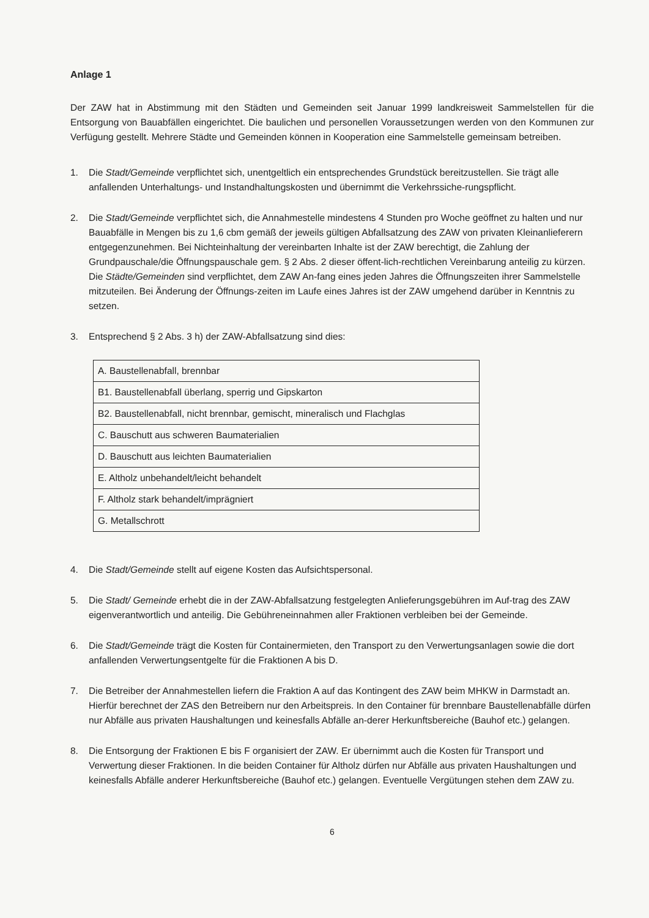Anlage 1
Der ZAW hat in Abstimmung mit den Städten und Gemeinden seit Januar 1999 landkreisweit Sammelstellen für die Entsorgung von Bauabfällen eingerichtet. Die baulichen und personellen Voraussetzungen werden von den Kommunen zur Verfügung gestellt. Mehrere Städte und Gemeinden können in Kooperation eine Sammelstelle gemeinsam betreiben.
1. Die Stadt/Gemeinde verpflichtet sich, unentgeltlich ein entsprechendes Grundstück bereitzustellen. Sie trägt alle anfallenden Unterhaltungs- und Instandhaltungskosten und übernimmt die Verkehrssiche-rungspflicht.
2. Die Stadt/Gemeinde verpflichtet sich, die Annahmestelle mindestens 4 Stunden pro Woche geöffnet zu halten und nur Bauabfälle in Mengen bis zu 1,6 cbm gemäß der jeweils gültigen Abfallsatzung des ZAW von privaten Kleinanlieferern entgegenzunehmen. Bei Nichteinhaltung der vereinbarten Inhalte ist der ZAW berechtigt, die Zahlung der Grundpauschale/die Öffnungspauschale gem. § 2 Abs. 2 dieser öffent-lich-rechtlichen Vereinbarung anteilig zu kürzen. Die Städte/Gemeinden sind verpflichtet, dem ZAW An-fang eines jeden Jahres die Öffnungszeiten ihrer Sammelstelle mitzuteilen. Bei Änderung der Öffnungs-zeiten im Laufe eines Jahres ist der ZAW umgehend darüber in Kenntnis zu setzen.
3. Entsprechend § 2 Abs. 3 h) der ZAW-Abfallsatzung sind dies:
| A. Baustellenabfall, brennbar |
| B1. Baustellenabfall überlang, sperrig und Gipskarton |
| B2. Baustellenabfall, nicht brennbar, gemischt, mineralisch und Flachglas |
| C. Bauschutt aus schweren Baumaterialien |
| D. Bauschutt aus leichten Baumaterialien |
| E. Altholz unbehandelt/leicht behandelt |
| F. Altholz stark behandelt/imprägniert |
| G. Metallschrott |
4. Die Stadt/Gemeinde stellt auf eigene Kosten das Aufsichtspersonal.
5. Die Stadt/ Gemeinde erhebt die in der ZAW-Abfallsatzung festgelegten Anlieferungsgebühren im Auf-trag des ZAW eigenverantwortlich und anteilig. Die Gebühreneinnahmen aller Fraktionen verbleiben bei der Gemeinde.
6. Die Stadt/Gemeinde trägt die Kosten für Containermieten, den Transport zu den Verwertungsanlagen sowie die dort anfallenden Verwertungsentgelte für die Fraktionen A bis D.
7. Die Betreiber der Annahmestellen liefern die Fraktion A auf das Kontingent des ZAW beim MHKW in Darmstadt an. Hierfür berechnet der ZAS den Betreibern nur den Arbeitspreis. In den Container für brennbare Baustellenabfälle dürfen nur Abfälle aus privaten Haushaltungen und keinesfalls Abfälle an-derer Herkunftsbereiche (Bauhof etc.) gelangen.
8. Die Entsorgung der Fraktionen E bis F organisiert der ZAW. Er übernimmt auch die Kosten für Transport und Verwertung dieser Fraktionen. In die beiden Container für Altholz dürfen nur Abfälle aus privaten Haushaltungen und keinesfalls Abfälle anderer Herkunftsbereiche (Bauhof etc.) gelangen. Eventuelle Vergütungen stehen dem ZAW zu.
6